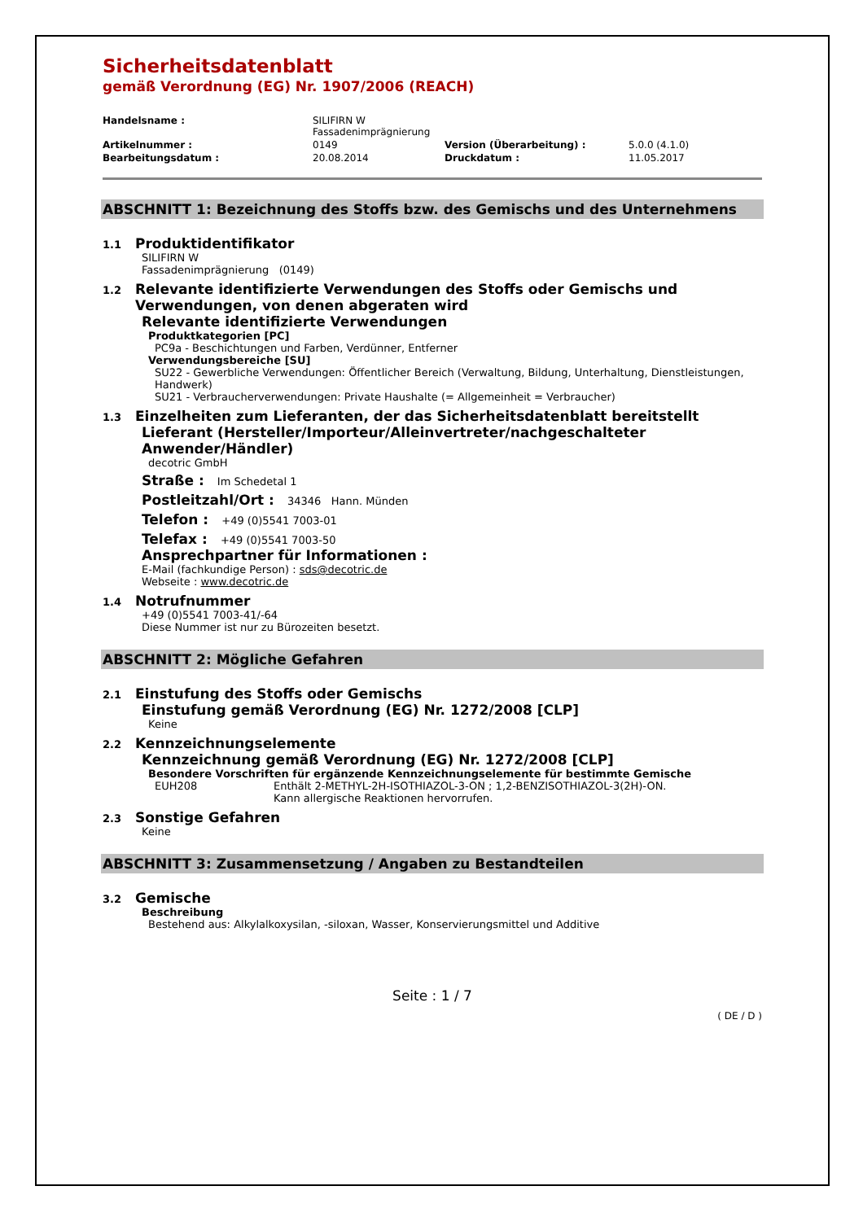Sicherheitsdatenblatt
gemäß Verordnung (EG) Nr. 1907/2006 (REACH)
| Handelsname : | SILIFIRN W Fassadenimprägnierung | | |
| Artikelnummer : | 0149 | Version (Überarbeitung) : | 5.0.0 (4.1.0) |
| Bearbeitungsdatum : | 20.08.2014 | Druckdatum : | 11.05.2017 |
ABSCHNITT 1: Bezeichnung des Stoffs bzw. des Gemischs und des Unternehmens
1.1 Produktidentifikator
SILIFIRN W
Fassadenimprägnierung (0149)
1.2 Relevante identifizierte Verwendungen des Stoffs oder Gemischs und Verwendungen, von denen abgeraten wird
Relevante identifizierte Verwendungen
Produktkategorien [PC]
PC9a - Beschichtungen und Farben, Verdünner, Entferner
Verwendungsbereiche [SU]
SU22 - Gewerbliche Verwendungen: Öffentlicher Bereich (Verwaltung, Bildung, Unterhaltung, Dienstleistungen, Handwerk)
SU21 - Verbraucherverwendungen: Private Haushalte (= Allgemeinheit = Verbraucher)
1.3 Einzelheiten zum Lieferanten, der das Sicherheitsdatenblatt bereitstellt
Lieferant (Hersteller/Importeur/Alleinvertreter/nachgeschalteter Anwender/Händler)
decotric GmbH
Straße : Im Schedetal 1
Postleitzahl/Ort : 34346 Hann. Münden
Telefon : +49 (0)5541 7003-01
Telefax : +49 (0)5541 7003-50
Ansprechpartner für Informationen :
E-Mail (fachkundige Person) : sds@decotric.de
Webseite : www.decotric.de
1.4 Notrufnummer
+49 (0)5541 7003-41/-64
Diese Nummer ist nur zu Bürozeiten besetzt.
ABSCHNITT 2: Mögliche Gefahren
2.1 Einstufung des Stoffs oder Gemischs
Einstufung gemäß Verordnung (EG) Nr. 1272/2008 [CLP]
Keine
2.2 Kennzeichnungselemente
Kennzeichnung gemäß Verordnung (EG) Nr. 1272/2008 [CLP]
Besondere Vorschriften für ergänzende Kennzeichnungselemente für bestimmte Gemische
EUH208 Enthält 2-METHYL-2H-ISOTHIAZOL-3-ON ; 1,2-BENZISOTHIAZOL-3(2H)-ON.
Kann allergische Reaktionen hervorrufen.
2.3 Sonstige Gefahren
Keine
ABSCHNITT 3: Zusammensetzung / Angaben zu Bestandteilen
3.2 Gemische
Beschreibung
Bestehend aus: Alkylalkoxysilan, -siloxan, Wasser, Konservierungsmittel und Additive
Seite : 1 / 7
( DE / D )